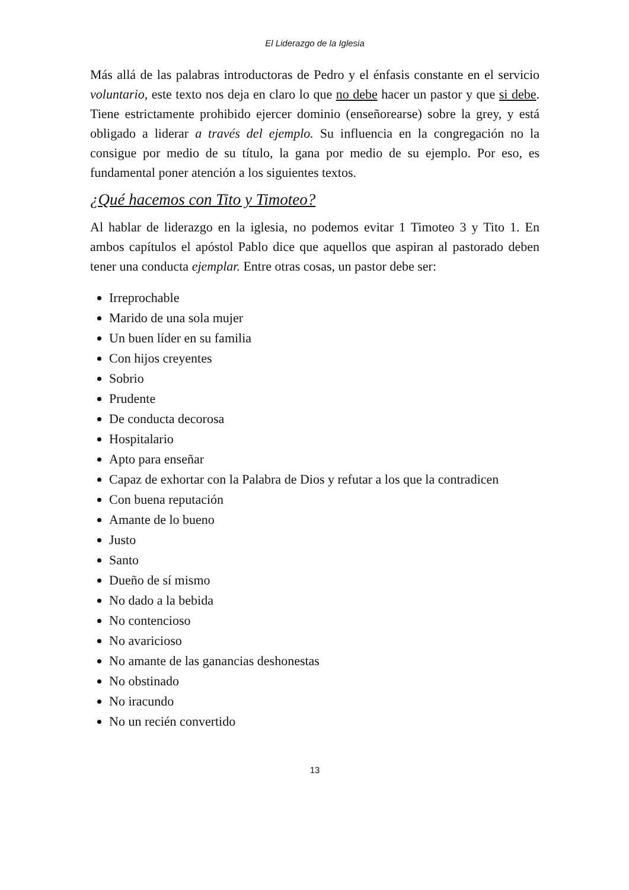El Liderazgo de la Iglesia
Más allá de las palabras introductoras de Pedro y el énfasis constante en el servicio voluntario, este texto nos deja en claro lo que no debe hacer un pastor y que si debe. Tiene estrictamente prohibido ejercer dominio (enseñorearse) sobre la grey, y está obligado a liderar a través del ejemplo. Su influencia en la congregación no la consigue por medio de su título, la gana por medio de su ejemplo. Por eso, es fundamental poner atención a los siguientes textos.
¿Qué hacemos con Tito y Timoteo?
Al hablar de liderazgo en la iglesia, no podemos evitar 1 Timoteo 3 y Tito 1. En ambos capítulos el apóstol Pablo dice que aquellos que aspiran al pastorado deben tener una conducta ejemplar. Entre otras cosas, un pastor debe ser:
Irreprochable
Marido de una sola mujer
Un buen líder en su familia
Con hijos creyentes
Sobrio
Prudente
De conducta decorosa
Hospitalario
Apto para enseñar
Capaz de exhortar con la Palabra de Dios y refutar a los que la contradicen
Con buena reputación
Amante de lo bueno
Justo
Santo
Dueño de sí mismo
No dado a la bebida
No contencioso
No avaricioso
No amante de las ganancias deshonestas
No obstinado
No iracundo
No un recién convertido
13